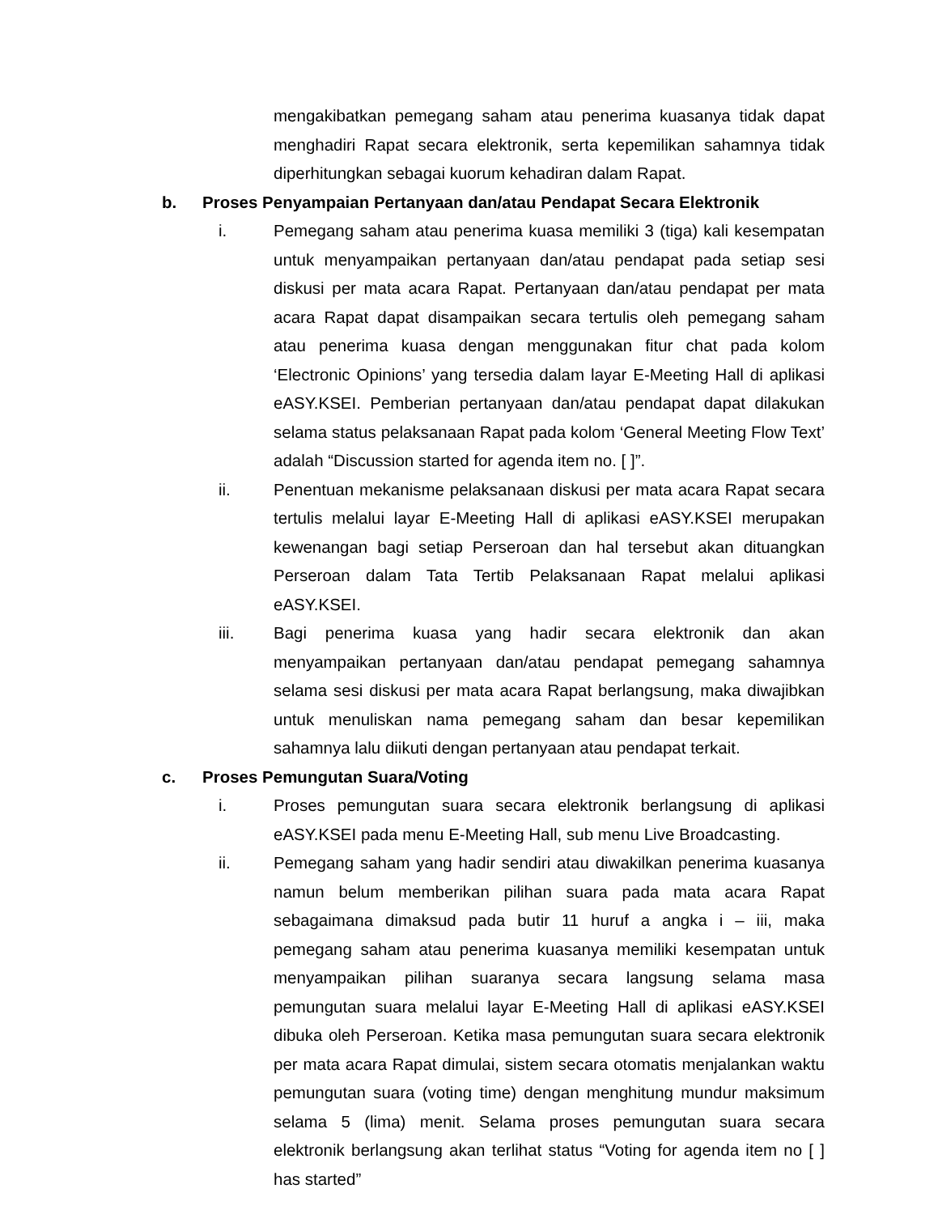mengakibatkan pemegang saham atau penerima kuasanya tidak dapat menghadiri Rapat secara elektronik, serta kepemilikan sahamnya tidak diperhitungkan sebagai kuorum kehadiran dalam Rapat.
b. Proses Penyampaian Pertanyaan dan/atau Pendapat Secara Elektronik
i. Pemegang saham atau penerima kuasa memiliki 3 (tiga) kali kesempatan untuk menyampaikan pertanyaan dan/atau pendapat pada setiap sesi diskusi per mata acara Rapat. Pertanyaan dan/atau pendapat per mata acara Rapat dapat disampaikan secara tertulis oleh pemegang saham atau penerima kuasa dengan menggunakan fitur chat pada kolom ‘Electronic Opinions’ yang tersedia dalam layar E-Meeting Hall di aplikasi eASY.KSEI. Pemberian pertanyaan dan/atau pendapat dapat dilakukan selama status pelaksanaan Rapat pada kolom ‘General Meeting Flow Text’ adalah “Discussion started for agenda item no. [ ]”.
ii. Penentuan mekanisme pelaksanaan diskusi per mata acara Rapat secara tertulis melalui layar E-Meeting Hall di aplikasi eASY.KSEI merupakan kewenangan bagi setiap Perseroan dan hal tersebut akan dituangkan Perseroan dalam Tata Tertib Pelaksanaan Rapat melalui aplikasi eASY.KSEI.
iii. Bagi penerima kuasa yang hadir secara elektronik dan akan menyampaikan pertanyaan dan/atau pendapat pemegang sahamnya selama sesi diskusi per mata acara Rapat berlangsung, maka diwajibkan untuk menuliskan nama pemegang saham dan besar kepemilikan sahamnya lalu diikuti dengan pertanyaan atau pendapat terkait.
c. Proses Pemungutan Suara/Voting
i. Proses pemungutan suara secara elektronik berlangsung di aplikasi eASY.KSEI pada menu E-Meeting Hall, sub menu Live Broadcasting.
ii. Pemegang saham yang hadir sendiri atau diwakilkan penerima kuasanya namun belum memberikan pilihan suara pada mata acara Rapat sebagaimana dimaksud pada butir 11 huruf a angka i – iii, maka pemegang saham atau penerima kuasanya memiliki kesempatan untuk menyampaikan pilihan suaranya secara langsung selama masa pemungutan suara melalui layar E-Meeting Hall di aplikasi eASY.KSEI dibuka oleh Perseroan. Ketika masa pemungutan suara secara elektronik per mata acara Rapat dimulai, sistem secara otomatis menjalankan waktu pemungutan suara (voting time) dengan menghitung mundur maksimum selama 5 (lima) menit. Selama proses pemungutan suara secara elektronik berlangsung akan terlihat status “Voting for agenda item no [ ] has started”